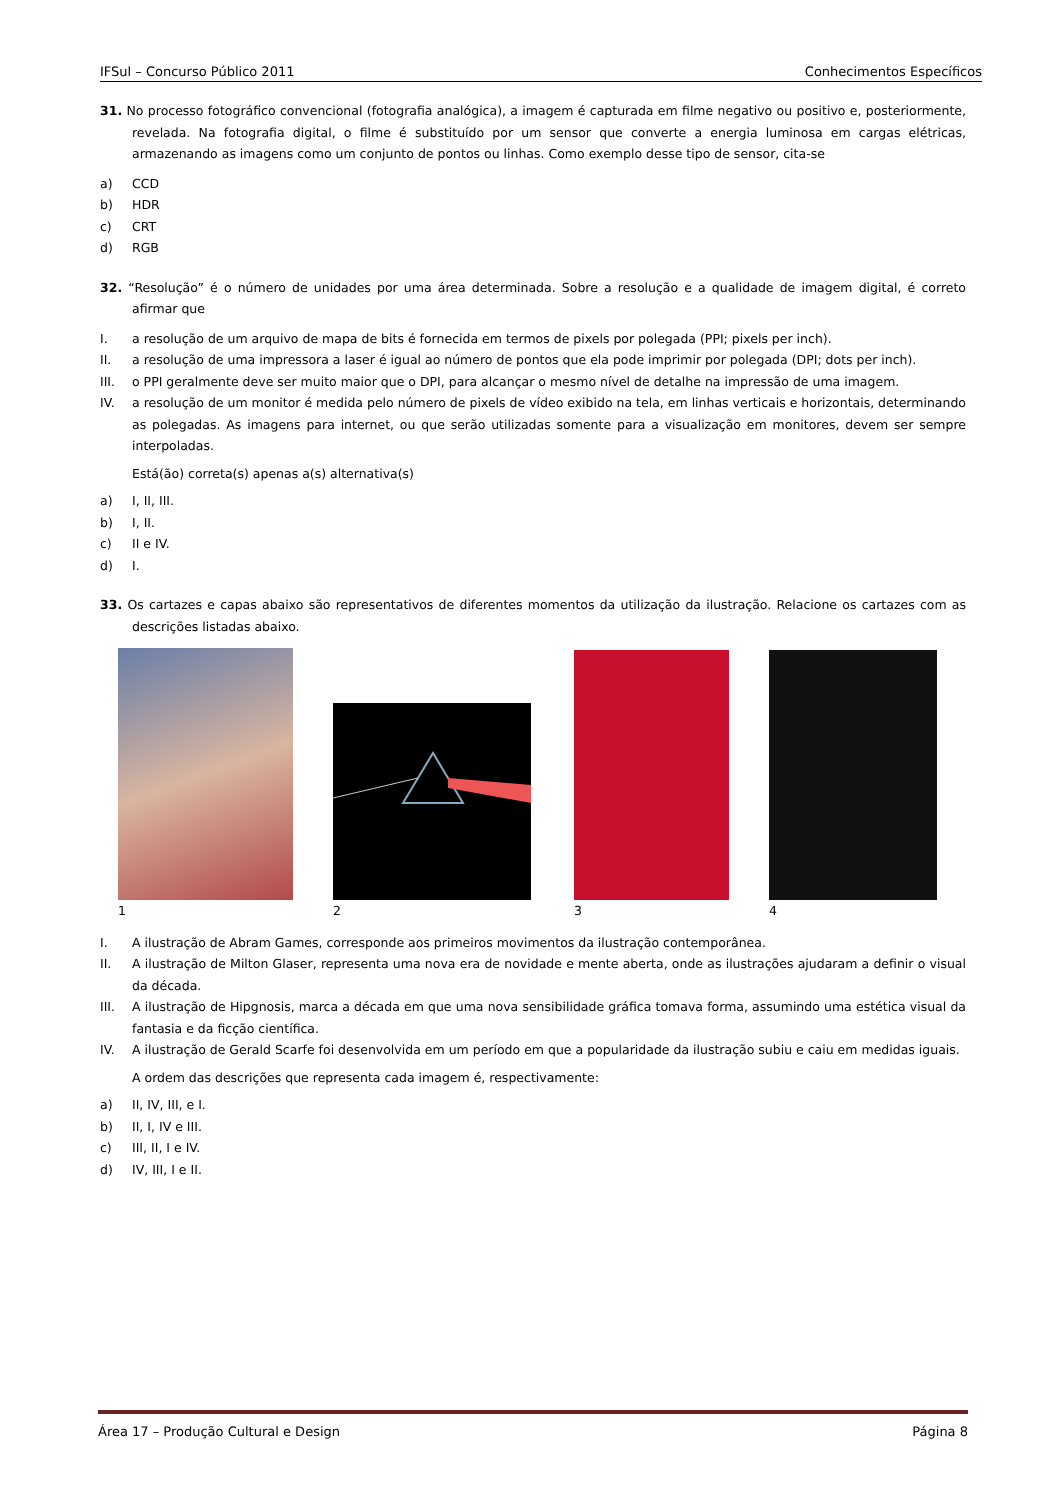IFSul – Concurso Público 2011 Conhecimentos Específicos
31. No processo fotográfico convencional (fotografia analógica), a imagem é capturada em filme negativo ou positivo e, posteriormente, revelada. Na fotografia digital, o filme é substituído por um sensor que converte a energia luminosa em cargas elétricas, armazenando as imagens como um conjunto de pontos ou linhas. Como exemplo desse tipo de sensor, cita-se
a) CCD
b) HDR
c) CRT
d) RGB
32. “Resolução” é o número de unidades por uma área determinada. Sobre a resolução e a qualidade de imagem digital, é correto afirmar que
I. a resolução de um arquivo de mapa de bits é fornecida em termos de pixels por polegada (PPI; pixels per inch).
II. a resolução de uma impressora a laser é igual ao número de pontos que ela pode imprimir por polegada (DPI; dots per inch).
III. o PPI geralmente deve ser muito maior que o DPI, para alcançar o mesmo nível de detalhe na impressão de uma imagem.
IV. a resolução de um monitor é medida pelo número de pixels de vídeo exibido na tela, em linhas verticais e horizontais, determinando as polegadas. As imagens para internet, ou que serão utilizadas somente para a visualização em monitores, devem ser sempre interpoladas.
Está(ão) correta(s) apenas a(s) alternativa(s)
a) I, II, III.
b) I, II.
c) II e IV.
d) I.
33. Os cartazes e capas abaixo são representativos de diferentes momentos da utilização da ilustração. Relacione os cartazes com as descrições listadas abaixo.
1234
I. A ilustração de Abram Games, corresponde aos primeiros movimentos da ilustração contemporânea.
II. A ilustração de Milton Glaser, representa uma nova era de novidade e mente aberta, onde as ilustrações ajudaram a definir o visual da década.
III. A ilustração de Hipgnosis, marca a década em que uma nova sensibilidade gráfica tomava forma, assumindo uma estética visual da fantasia e da ficção científica.
IV. A ilustração de Gerald Scarfe foi desenvolvida em um período em que a popularidade da ilustração subiu e caiu em medidas iguais.
A ordem das descrições que representa cada imagem é, respectivamente:
a) II, IV, III, e I.
b) II, I, IV e III.
c) III, II, I e IV.
d) IV, III, I e II.
Área 17 – Produção Cultural e Design Página 8